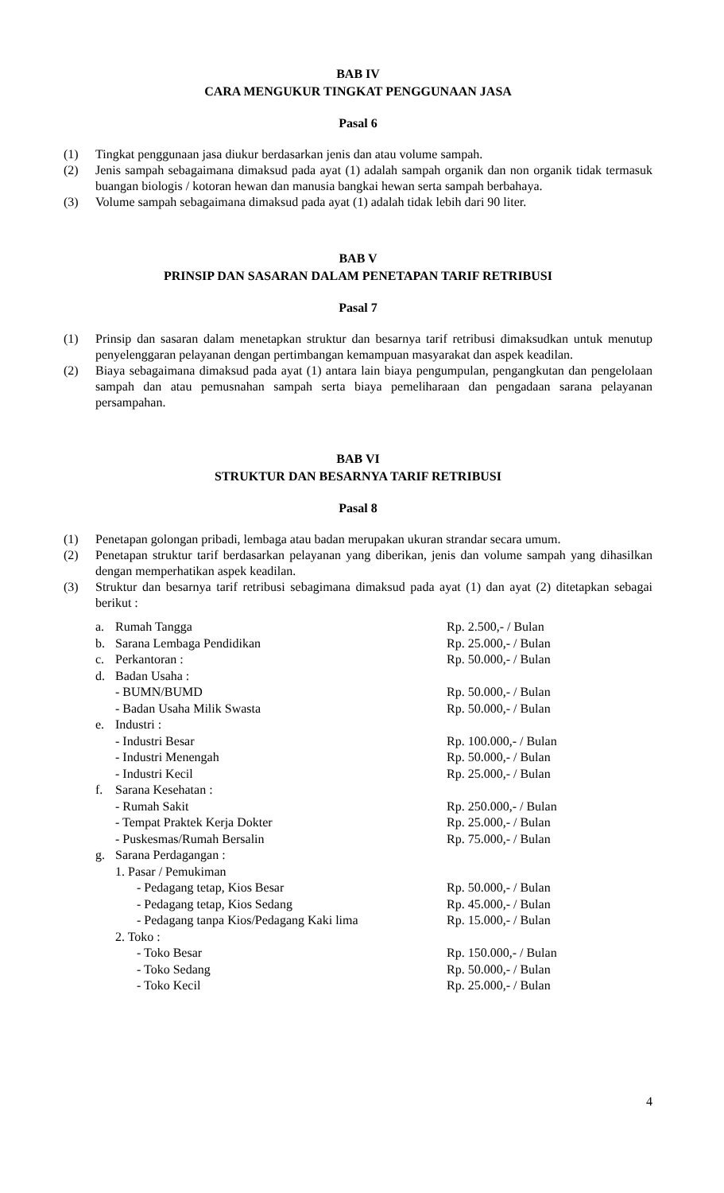BAB IV
CARA MENGUKUR TINGKAT PENGGUNAAN JASA
Pasal 6
(1) Tingkat penggunaan jasa diukur berdasarkan jenis dan atau volume sampah.
(2) Jenis sampah sebagaimana dimaksud pada ayat (1) adalah sampah organik dan non organik tidak termasuk buangan biologis / kotoran hewan dan manusia bangkai hewan serta sampah berbahaya.
(3) Volume sampah sebagaimana dimaksud pada ayat (1) adalah tidak lebih dari 90 liter.
BAB V
PRINSIP DAN SASARAN DALAM PENETAPAN TARIF RETRIBUSI
Pasal 7
(1) Prinsip dan sasaran dalam menetapkan struktur dan besarnya tarif retribusi dimaksudkan untuk menutup penyelenggaran pelayanan dengan pertimbangan kemampuan masyarakat dan aspek keadilan.
(2) Biaya sebagaimana dimaksud pada ayat (1) antara lain biaya pengumpulan, pengangkutan dan pengelolaan sampah dan atau pemusnahan sampah serta biaya pemeliharaan dan pengadaan sarana pelayanan persampahan.
BAB VI
STRUKTUR DAN BESARNYA TARIF RETRIBUSI
Pasal 8
(1) Penetapan golongan pribadi, lembaga atau badan merupakan ukuran strandar secara umum.
(2) Penetapan struktur tarif berdasarkan pelayanan yang diberikan, jenis dan volume sampah yang dihasilkan dengan memperhatikan aspek keadilan.
(3) Struktur dan besarnya tarif retribusi sebagimana dimaksud pada ayat (1) dan ayat (2) ditetapkan sebagai berikut :
| a. | Rumah Tangga | Rp. 2.500,- / Bulan |
| b. | Sarana Lembaga Pendidikan | Rp. 25.000,- / Bulan |
| c. | Perkantoran : | Rp. 50.000,- / Bulan |
| d. | Badan Usaha : | |
| | - BUMN/BUMD | Rp. 50.000,- / Bulan |
| | - Badan Usaha Milik Swasta | Rp. 50.000,- / Bulan |
| e. | Industri : | |
| | - Industri Besar | Rp. 100.000,- / Bulan |
| | - Industri Menengah | Rp. 50.000,- / Bulan |
| | - Industri Kecil | Rp. 25.000,- / Bulan |
| f. | Sarana Kesehatan : | |
| | - Rumah Sakit | Rp. 250.000,- / Bulan |
| | - Tempat Praktek Kerja Dokter | Rp. 25.000,- / Bulan |
| | - Puskesmas/Rumah Bersalin | Rp. 75.000,- / Bulan |
| g. | Sarana Perdagangan : | |
| | 1. Pasar / Pemukiman | |
| | - Pedagang tetap, Kios Besar | Rp. 50.000,- / Bulan |
| | - Pedagang tetap, Kios Sedang | Rp. 45.000,- / Bulan |
| | - Pedagang tanpa Kios/Pedagang Kaki lima | Rp. 15.000,- / Bulan |
| | 2. Toko : | |
| | - Toko Besar | Rp. 150.000,- / Bulan |
| | - Toko Sedang | Rp. 50.000,- / Bulan |
| | - Toko Kecil | Rp. 25.000,- / Bulan |
4